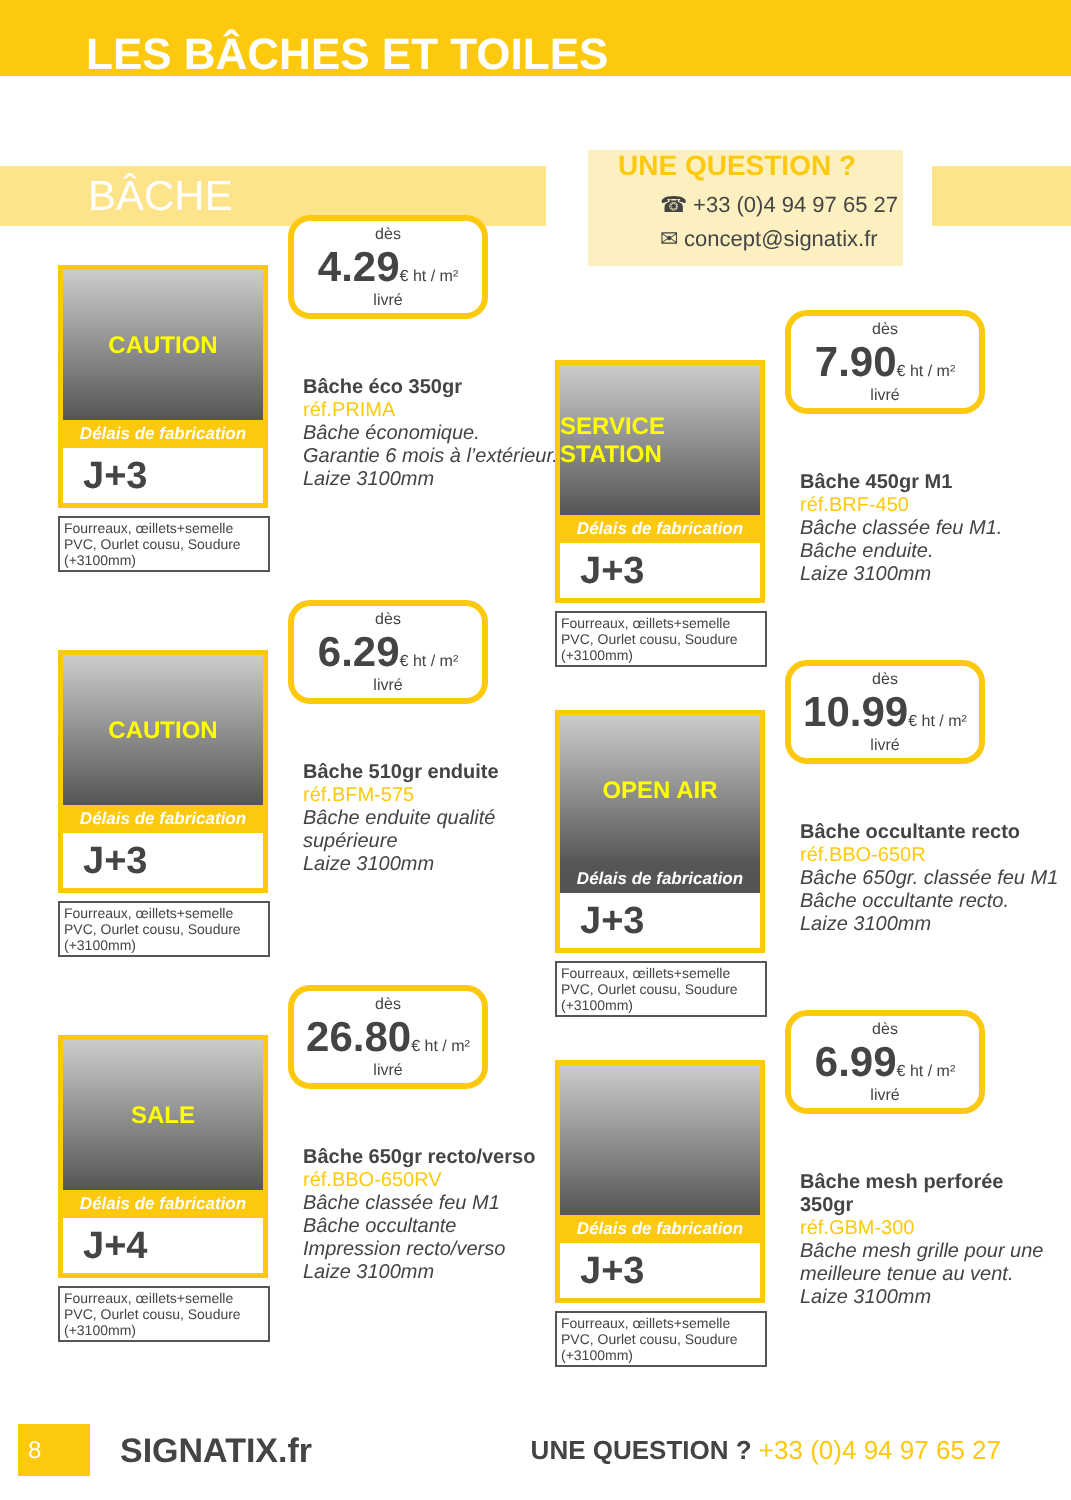LES BÂCHES ET TOILES
BÂCHE
UNE QUESTION ?
☎ +33 (0)4 94 97 65 27
✉ concept@signatix.fr
CAUTION
Délais de fabrication
J+3
Fourreaux, œillets+semelle PVC, Ourlet cousu, Soudure (+3100mm)
dès
4.29€ ht / m²
livré
Bâche éco 350gr
réf.PRIMA
Bâche économique.
Garantie 6 mois à l’extérieur.
Laize 3100mm
CAUTION
Délais de fabrication
J+3
Fourreaux, œillets+semelle PVC, Ourlet cousu, Soudure (+3100mm)
dès
6.29€ ht / m²
livré
Bâche 510gr enduite
réf.BFM-575
Bâche enduite qualité supérieure
Laize 3100mm
SALE
Délais de fabrication
J+4
Fourreaux, œillets+semelle PVC, Ourlet cousu, Soudure (+3100mm)
dès
26.80€ ht / m²
livré
Bâche 650gr recto/verso
réf.BBO-650RV
Bâche classée feu M1
Bâche occultante
Impression recto/verso
Laize 3100mm
SERVICE STATION
Délais de fabrication
J+3
Fourreaux, œillets+semelle PVC, Ourlet cousu, Soudure (+3100mm)
dès
7.90€ ht / m²
livré
Bâche 450gr M1
réf.BRF-450
Bâche classée feu M1.
Bâche enduite.
Laize 3100mm
OPEN AIR
Délais de fabrication
J+3
Fourreaux, œillets+semelle PVC, Ourlet cousu, Soudure (+3100mm)
dès
10.99€ ht / m²
livré
Bâche occultante recto
réf.BBO-650R
Bâche 650gr. classée feu M1
Bâche occultante recto.
Laize 3100mm
Délais de fabrication
J+3
Fourreaux, œillets+semelle PVC, Ourlet cousu, Soudure (+3100mm)
dès
6.99€ ht / m²
livré
Bâche mesh perforée 350gr
réf.GBM-300
Bâche mesh grille pour une meilleure tenue au vent.
Laize 3100mm
8
SIGNATIX.fr
UNE QUESTION ? +33 (0)4 94 97 65 27